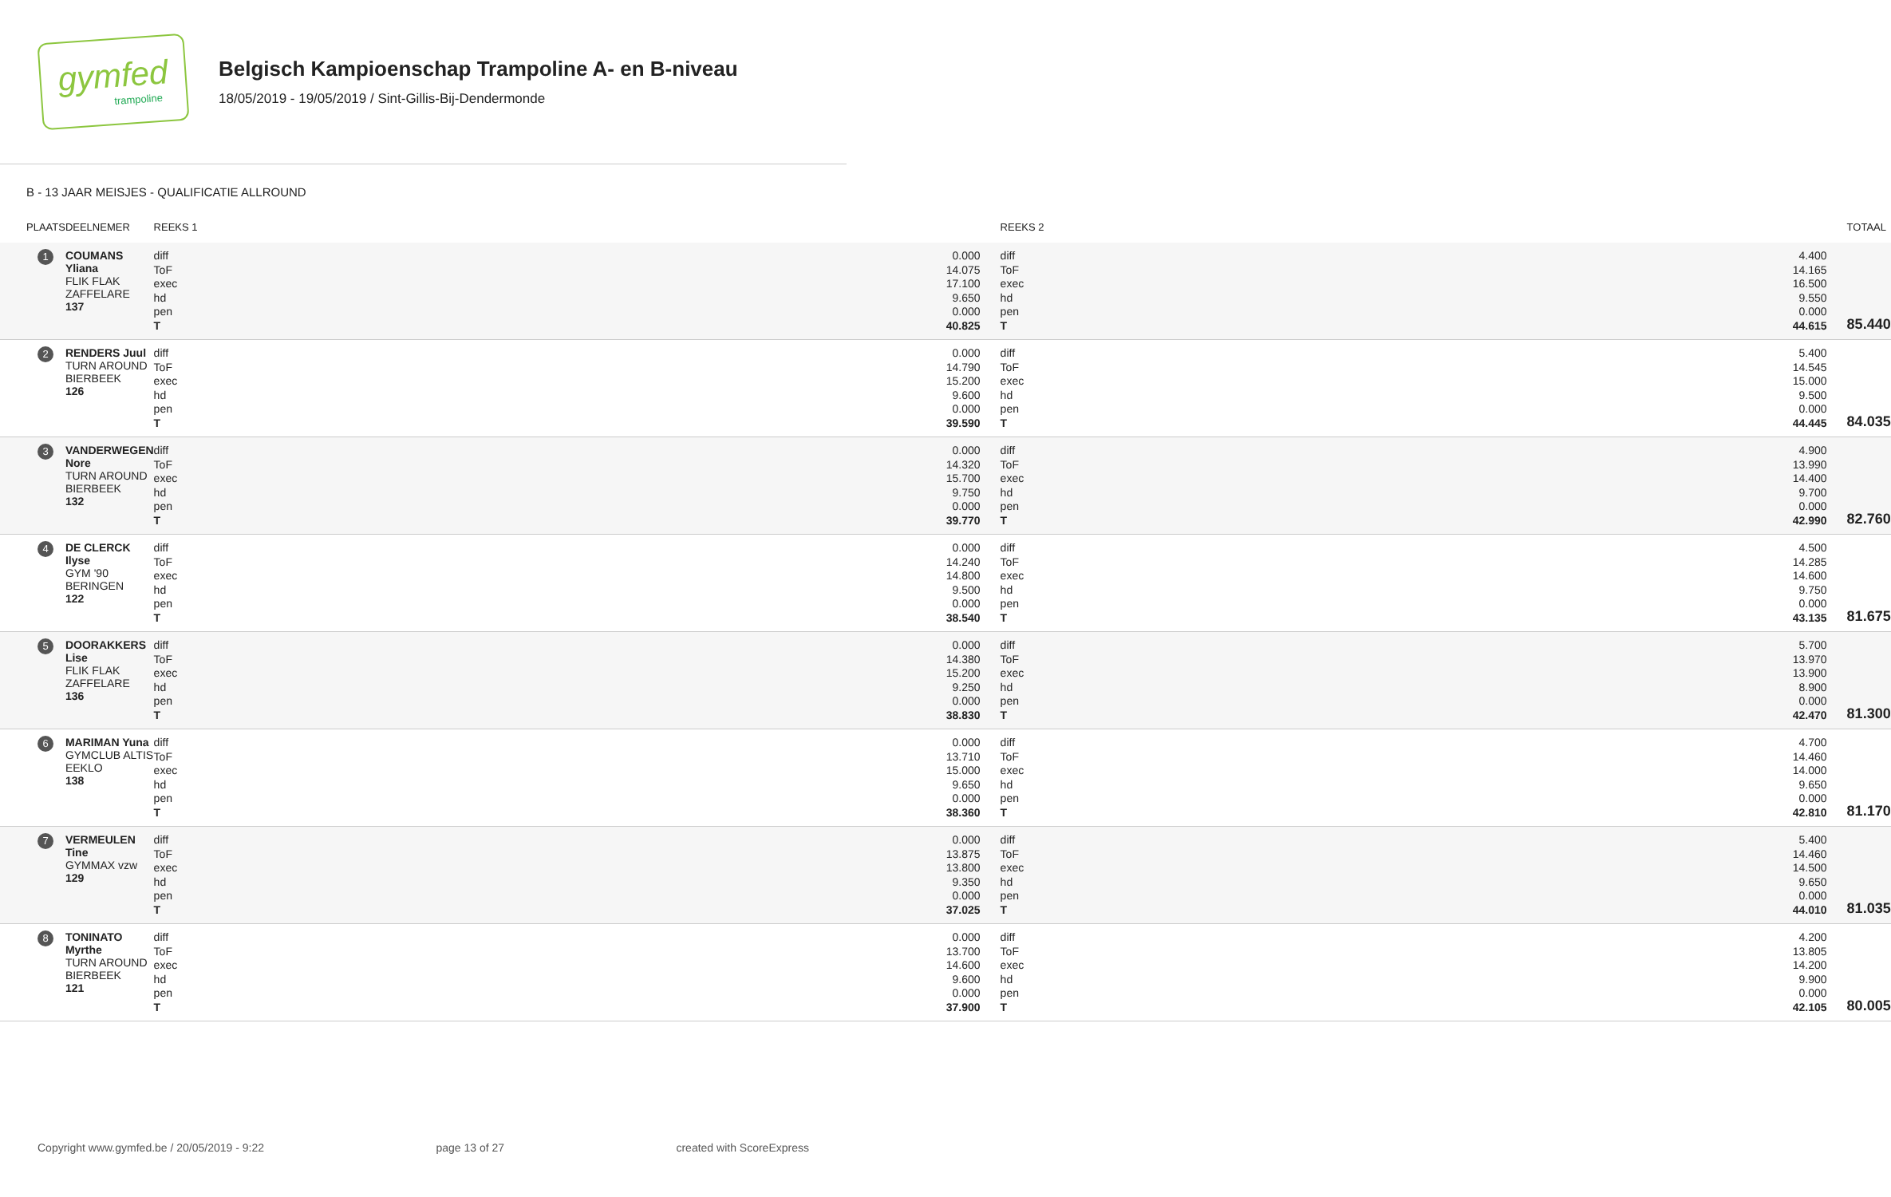gymfed
trampoline
Belgisch Kampioenschap Trampoline A- en B-niveau
18/05/2019 - 19/05/2019 / Sint-Gillis-Bij-Dendermonde
B - 13 JAAR MEISJES - QUALIFICATIE ALLROUND
| PLAATS | DEELNEMER | REEKS 1 | REEKS 2 | TOTAAL |
| --- | --- | --- | --- | --- |
| 1 | COUMANS Yliana FLIK FLAK ZAFFELARE 137 | / diff / 0.000 / / ToF / 14.075 / / exec / 17.100 / / hd / 9.650 / / pen / 0.000 / / T / 40.825 / | / diff / 4.400 / / ToF / 14.165 / / exec / 16.500 / / hd / 9.550 / / pen / 0.000 / / T / 44.615 / | 85.440 |
| 2 | RENDERS Juul TURN AROUND BIERBEEK 126 | / diff / 0.000 / / ToF / 14.790 / / exec / 15.200 / / hd / 9.600 / / pen / 0.000 / / T / 39.590 / | / diff / 5.400 / / ToF / 14.545 / / exec / 15.000 / / hd / 9.500 / / pen / 0.000 / / T / 44.445 / | 84.035 |
| 3 | VANDERWEGEN Nore TURN AROUND BIERBEEK 132 | / diff / 0.000 / / ToF / 14.320 / / exec / 15.700 / / hd / 9.750 / / pen / 0.000 / / T / 39.770 / | / diff / 4.900 / / ToF / 13.990 / / exec / 14.400 / / hd / 9.700 / / pen / 0.000 / / T / 42.990 / | 82.760 |
| 4 | DE CLERCK Ilyse GYM '90 BERINGEN 122 | / diff / 0.000 / / ToF / 14.240 / / exec / 14.800 / / hd / 9.500 / / pen / 0.000 / / T / 38.540 / | / diff / 4.500 / / ToF / 14.285 / / exec / 14.600 / / hd / 9.750 / / pen / 0.000 / / T / 43.135 / | 81.675 |
| 5 | DOORAKKERS Lise FLIK FLAK ZAFFELARE 136 | / diff / 0.000 / / ToF / 14.380 / / exec / 15.200 / / hd / 9.250 / / pen / 0.000 / / T / 38.830 / | / diff / 5.700 / / ToF / 13.970 / / exec / 13.900 / / hd / 8.900 / / pen / 0.000 / / T / 42.470 / | 81.300 |
| 6 | MARIMAN Yuna GYMCLUB ALTIS EEKLO 138 | / diff / 0.000 / / ToF / 13.710 / / exec / 15.000 / / hd / 9.650 / / pen / 0.000 / / T / 38.360 / | / diff / 4.700 / / ToF / 14.460 / / exec / 14.000 / / hd / 9.650 / / pen / 0.000 / / T / 42.810 / | 81.170 |
| 7 | VERMEULEN Tine GYMMAX vzw 129 | / diff / 0.000 / / ToF / 13.875 / / exec / 13.800 / / hd / 9.350 / / pen / 0.000 / / T / 37.025 / | / diff / 5.400 / / ToF / 14.460 / / exec / 14.500 / / hd / 9.650 / / pen / 0.000 / / T / 44.010 / | 81.035 |
| 8 | TONINATO Myrthe TURN AROUND BIERBEEK 121 | / diff / 0.000 / / ToF / 13.700 / / exec / 14.600 / / hd / 9.600 / / pen / 0.000 / / T / 37.900 / | / diff / 4.200 / / ToF / 13.805 / / exec / 14.200 / / hd / 9.900 / / pen / 0.000 / / T / 42.105 / | 80.005 |
Copyright www.gymfed.be / 20/05/2019 - 9:22 page 13 of 27 created with ScoreExpress